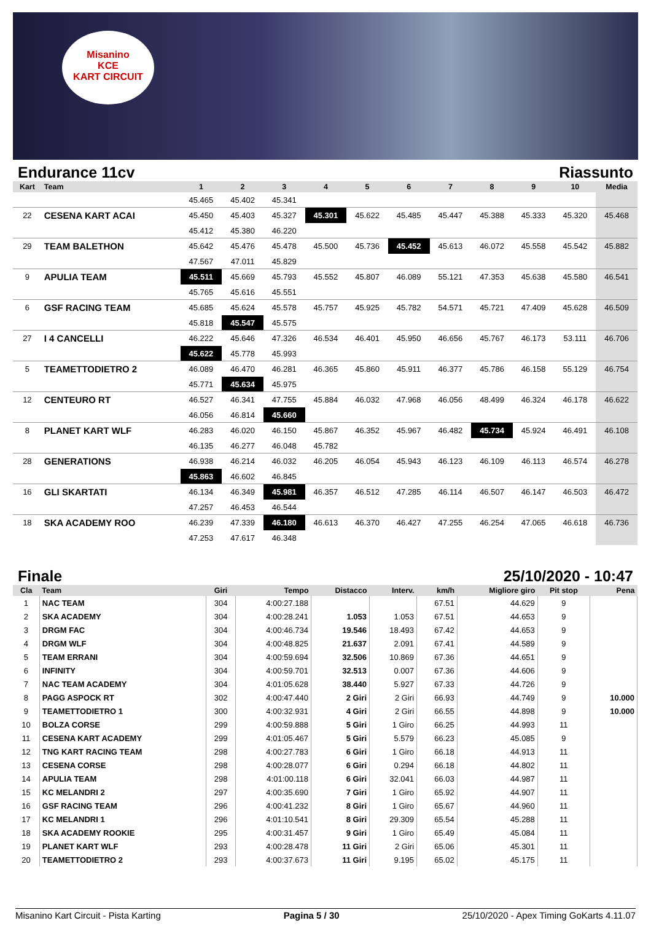Misanino
KCE
KART CIRCUIT
Endurance 11cv Riassunto
| Kart | Team | 1 | 2 | 3 | 4 | 5 | 6 | 7 | 8 | 9 | 10 | Media |
| --- | --- | --- | --- | --- | --- | --- | --- | --- | --- | --- | --- | --- |
| | | 45.465 | 45.402 | 45.341 | | | | | | | | |
| 22 | CESENA KART ACAI | 45.450 | 45.403 | 45.327 | 45.301 | 45.622 | 45.485 | 45.447 | 45.388 | 45.333 | 45.320 | 45.468 |
| | | 45.412 | 45.380 | 46.220 | | | | | | | | |
| 29 | TEAM BALETHON | 45.642 | 45.476 | 45.478 | 45.500 | 45.736 | 45.452 | 45.613 | 46.072 | 45.558 | 45.542 | 45.882 |
| | | 47.567 | 47.011 | 45.829 | | | | | | | | |
| 9 | APULIA TEAM | 45.511 | 45.669 | 45.793 | 45.552 | 45.807 | 46.089 | 55.121 | 47.353 | 45.638 | 45.580 | 46.541 |
| | | 45.765 | 45.616 | 45.551 | | | | | | | | |
| 6 | GSF RACING TEAM | 45.685 | 45.624 | 45.578 | 45.757 | 45.925 | 45.782 | 54.571 | 45.721 | 47.409 | 45.628 | 46.509 |
| | | 45.818 | 45.547 | 45.575 | | | | | | | | |
| 27 | I 4 CANCELLI | 46.222 | 45.646 | 47.326 | 46.534 | 46.401 | 45.950 | 46.656 | 45.767 | 46.173 | 53.111 | 46.706 |
| | | 45.622 | 45.778 | 45.993 | | | | | | | | |
| 5 | TEAMETTODIETRO 2 | 46.089 | 46.470 | 46.281 | 46.365 | 45.860 | 45.911 | 46.377 | 45.786 | 46.158 | 55.129 | 46.754 |
| | | 45.771 | 45.634 | 45.975 | | | | | | | | |
| 12 | CENTEURO RT | 46.527 | 46.341 | 47.755 | 45.884 | 46.032 | 47.968 | 46.056 | 48.499 | 46.324 | 46.178 | 46.622 |
| | | 46.056 | 46.814 | 45.660 | | | | | | | | |
| 8 | PLANET KART WLF | 46.283 | 46.020 | 46.150 | 45.867 | 46.352 | 45.967 | 46.482 | 45.734 | 45.924 | 46.491 | 46.108 |
| | | 46.135 | 46.277 | 46.048 | 45.782 | | | | | | | |
| 28 | GENERATIONS | 46.938 | 46.214 | 46.032 | 46.205 | 46.054 | 45.943 | 46.123 | 46.109 | 46.113 | 46.574 | 46.278 |
| | | 45.863 | 46.602 | 46.845 | | | | | | | | |
| 16 | GLI SKARTATI | 46.134 | 46.349 | 45.981 | 46.357 | 46.512 | 47.285 | 46.114 | 46.507 | 46.147 | 46.503 | 46.472 |
| | | 47.257 | 46.453 | 46.544 | | | | | | | | |
| 18 | SKA ACADEMY ROO | 46.239 | 47.339 | 46.180 | 46.613 | 46.370 | 46.427 | 47.255 | 46.254 | 47.065 | 46.618 | 46.736 |
| | | 47.253 | 47.617 | 46.348 | | | | | | | | |
Finale 25/10/2020 - 10:47
| Cla | Team | Giri | Tempo | Distacco | Interv. | km/h | Migliore giro | Pit stop | Pena |
| --- | --- | --- | --- | --- | --- | --- | --- | --- | --- |
| 1 | NAC TEAM | 304 | 4:00:27.188 | | | 67.51 | 44.629 | 9 | |
| 2 | SKA ACADEMY | 304 | 4:00:28.241 | 1.053 | 1.053 | 67.51 | 44.653 | 9 | |
| 3 | DRGM FAC | 304 | 4:00:46.734 | 19.546 | 18.493 | 67.42 | 44.653 | 9 | |
| 4 | DRGM WLF | 304 | 4:00:48.825 | 21.637 | 2.091 | 67.41 | 44.589 | 9 | |
| 5 | TEAM ERRANI | 304 | 4:00:59.694 | 32.506 | 10.869 | 67.36 | 44.651 | 9 | |
| 6 | INFINITY | 304 | 4:00:59.701 | 32.513 | 0.007 | 67.36 | 44.606 | 9 | |
| 7 | NAC TEAM ACADEMY | 304 | 4:01:05.628 | 38.440 | 5.927 | 67.33 | 44.726 | 9 | |
| 8 | PAGG ASPOCK RT | 302 | 4:00:47.440 | 2 Giri | 2 Giri | 66.93 | 44.749 | 9 | 10.000 |
| 9 | TEAMETTODIETRO 1 | 300 | 4:00:32.931 | 4 Giri | 2 Giri | 66.55 | 44.898 | 9 | 10.000 |
| 10 | BOLZA CORSE | 299 | 4:00:59.888 | 5 Giri | 1 Giro | 66.25 | 44.993 | 11 | |
| 11 | CESENA KART ACADEMY | 299 | 4:01:05.467 | 5 Giri | 5.579 | 66.23 | 45.085 | 9 | |
| 12 | TNG KART RACING TEAM | 298 | 4:00:27.783 | 6 Giri | 1 Giro | 66.18 | 44.913 | 11 | |
| 13 | CESENA CORSE | 298 | 4:00:28.077 | 6 Giri | 0.294 | 66.18 | 44.802 | 11 | |
| 14 | APULIA TEAM | 298 | 4:01:00.118 | 6 Giri | 32.041 | 66.03 | 44.987 | 11 | |
| 15 | KC MELANDRI 2 | 297 | 4:00:35.690 | 7 Giri | 1 Giro | 65.92 | 44.907 | 11 | |
| 16 | GSF RACING TEAM | 296 | 4:00:41.232 | 8 Giri | 1 Giro | 65.67 | 44.960 | 11 | |
| 17 | KC MELANDRI 1 | 296 | 4:01:10.541 | 8 Giri | 29.309 | 65.54 | 45.288 | 11 | |
| 18 | SKA ACADEMY ROOKIE | 295 | 4:00:31.457 | 9 Giri | 1 Giro | 65.49 | 45.084 | 11 | |
| 19 | PLANET KART WLF | 293 | 4:00:28.478 | 11 Giri | 2 Giri | 65.06 | 45.301 | 11 | |
| 20 | TEAMETTODIETRO 2 | 293 | 4:00:37.673 | 11 Giri | 9.195 | 65.02 | 45.175 | 11 | |
Misanino Kart Circuit - Pista Karting Pagina 5 / 30 25/10/2020 - Apex Timing GoKarts 4.11.07